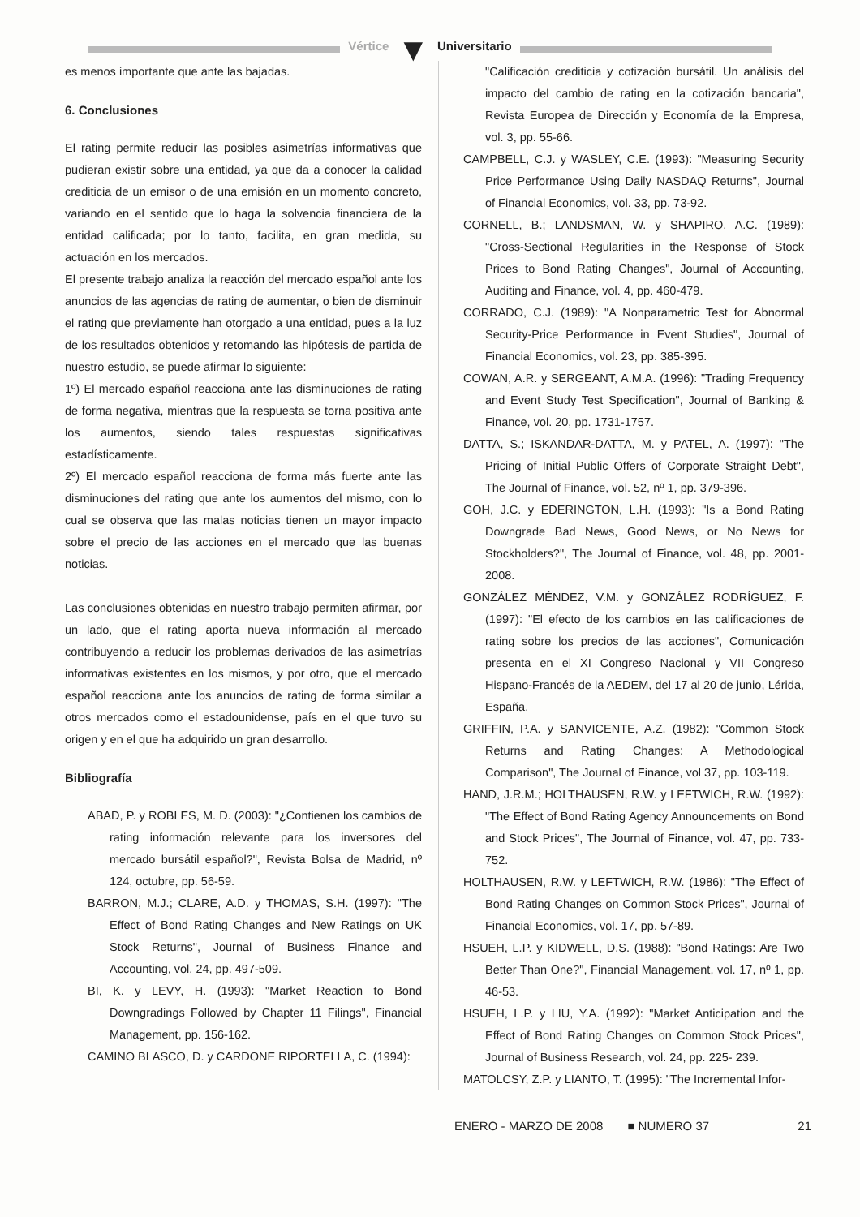Vértice ▼ Universitario
es menos importante que ante las bajadas.
6. Conclusiones
El rating permite reducir las posibles asimetrías informativas que pudieran existir sobre una entidad, ya que da a conocer la calidad crediticia de un emisor o de una emisión en un momento concreto, variando en el sentido que lo haga la solvencia financiera de la entidad calificada; por lo tanto, facilita, en gran medida, su actuación en los mercados.
El presente trabajo analiza la reacción del mercado español ante los anuncios de las agencias de rating de aumentar, o bien de disminuir el rating que previamente han otorgado a una entidad, pues a la luz de los resultados obtenidos y retomando las hipótesis de partida de nuestro estudio, se puede afirmar lo siguiente:
1º) El mercado español reacciona ante las disminuciones de rating de forma negativa, mientras que la respuesta se torna positiva ante los aumentos, siendo tales respuestas significativas estadísticamente.
2º) El mercado español reacciona de forma más fuerte ante las disminuciones del rating que ante los aumentos del mismo, con lo cual se observa que las malas noticias tienen un mayor impacto sobre el precio de las acciones en el mercado que las buenas noticias.
Las conclusiones obtenidas en nuestro trabajo permiten afirmar, por un lado, que el rating aporta nueva información al mercado contribuyendo a reducir los problemas derivados de las asimetrías informativas existentes en los mismos, y por otro, que el mercado español reacciona ante los anuncios de rating de forma similar a otros mercados como el estadounidense, país en el que tuvo su origen y en el que ha adquirido un gran desarrollo.
Bibliografía
ABAD, P. y ROBLES, M. D. (2003): "¿Contienen los cambios de rating información relevante para los inversores del mercado bursátil español?", Revista Bolsa de Madrid, nº 124, octubre, pp. 56-59.
BARRON, M.J.; CLARE, A.D. y THOMAS, S.H. (1997): "The Effect of Bond Rating Changes and New Ratings on UK Stock Returns", Journal of Business Finance and Accounting, vol. 24, pp. 497-509.
BI, K. y LEVY, H. (1993): "Market Reaction to Bond Downgradings Followed by Chapter 11 Filings", Financial Management, pp. 156-162.
CAMINO BLASCO, D. y CARDONE RIPORTELLA, C. (1994):
"Calificación crediticia y cotización bursátil. Un análisis del impacto del cambio de rating en la cotización bancaria", Revista Europea de Dirección y Economía de la Empresa, vol. 3, pp. 55-66.
CAMPBELL, C.J. y WASLEY, C.E. (1993): "Measuring Security Price Performance Using Daily NASDAQ Returns", Journal of Financial Economics, vol. 33, pp. 73-92.
CORNELL, B.; LANDSMAN, W. y SHAPIRO, A.C. (1989): "Cross-Sectional Regularities in the Response of Stock Prices to Bond Rating Changes", Journal of Accounting, Auditing and Finance, vol. 4, pp. 460-479.
CORRADO, C.J. (1989): "A Nonparametric Test for Abnormal Security-Price Performance in Event Studies", Journal of Financial Economics, vol. 23, pp. 385-395.
COWAN, A.R. y SERGEANT, A.M.A. (1996): "Trading Frequency and Event Study Test Specification", Journal of Banking & Finance, vol. 20, pp. 1731-1757.
DATTA, S.; ISKANDAR-DATTA, M. y PATEL, A. (1997): "The Pricing of Initial Public Offers of Corporate Straight Debt", The Journal of Finance, vol. 52, nº 1, pp. 379-396.
GOH, J.C. y EDERINGTON, L.H. (1993): "Is a Bond Rating Downgrade Bad News, Good News, or No News for Stockholders?", The Journal of Finance, vol. 48, pp. 2001-2008.
GONZÁLEZ MÉNDEZ, V.M. y GONZÁLEZ RODRÍGUEZ, F. (1997): "El efecto de los cambios en las calificaciones de rating sobre los precios de las acciones", Comunicación presenta en el XI Congreso Nacional y VII Congreso Hispano-Francés de la AEDEM, del 17 al 20 de junio, Lérida, España.
GRIFFIN, P.A. y SANVICENTE, A.Z. (1982): "Common Stock Returns and Rating Changes: A Methodological Comparison", The Journal of Finance, vol 37, pp. 103-119.
HAND, J.R.M.; HOLTHAUSEN, R.W. y LEFTWICH, R.W. (1992): "The Effect of Bond Rating Agency Announcements on Bond and Stock Prices", The Journal of Finance, vol. 47, pp. 733-752.
HOLTHAUSEN, R.W. y LEFTWICH, R.W. (1986): "The Effect of Bond Rating Changes on Common Stock Prices", Journal of Financial Economics, vol. 17, pp. 57-89.
HSUEH, L.P. y KIDWELL, D.S. (1988): "Bond Ratings: Are Two Better Than One?", Financial Management, vol. 17, nº 1, pp. 46-53.
HSUEH, L.P. y LIU, Y.A. (1992): "Market Anticipation and the Effect of Bond Rating Changes on Common Stock Prices", Journal of Business Research, vol. 24, pp. 225- 239.
MATOLCSY, Z.P. y LIANTO, T. (1995): "The Incremental Infor-
ENERO - MARZO DE 2008 ■ NÚMERO 37 21